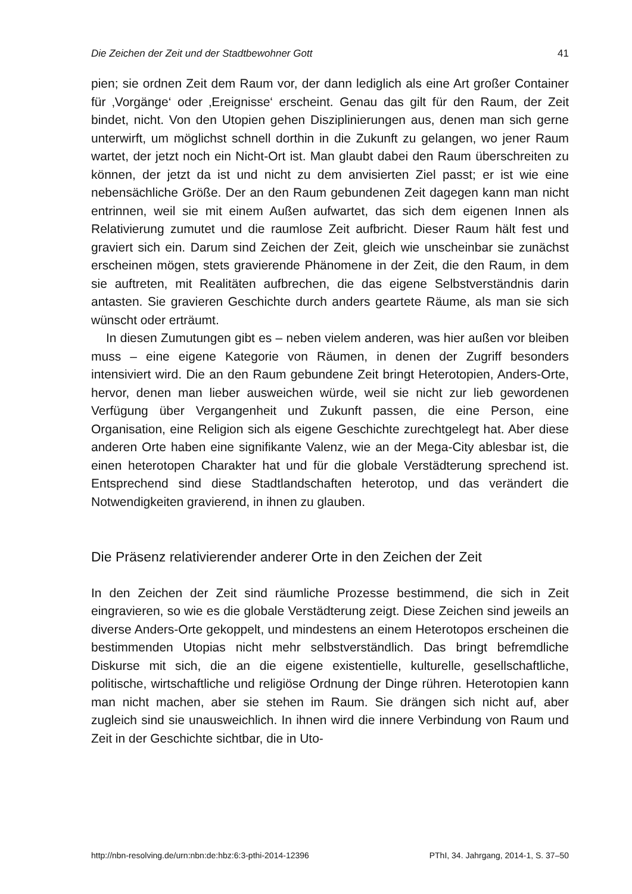Die Zeichen der Zeit und der Stadtbewohner Gott 41
pien; sie ordnen Zeit dem Raum vor, der dann lediglich als eine Art großer Container für ‚Vorgänge‘ oder ‚Ereignisse‘ erscheint. Genau das gilt für den Raum, der Zeit bindet, nicht. Von den Utopien gehen Disziplinierungen aus, denen man sich gerne unterwirft, um möglichst schnell dorthin in die Zukunft zu gelangen, wo jener Raum wartet, der jetzt noch ein Nicht-Ort ist. Man glaubt dabei den Raum überschreiten zu können, der jetzt da ist und nicht zu dem anvisierten Ziel passt; er ist wie eine nebensächliche Größe. Der an den Raum gebundenen Zeit dagegen kann man nicht entrinnen, weil sie mit einem Außen aufwartet, das sich dem eigenen Innen als Relativierung zumutet und die raumlose Zeit aufbricht. Dieser Raum hält fest und graviert sich ein. Darum sind Zeichen der Zeit, gleich wie unscheinbar sie zunächst erscheinen mögen, stets gravierende Phänomene in der Zeit, die den Raum, in dem sie auftreten, mit Realitäten aufbrechen, die das eigene Selbstverständnis darin antasten. Sie gravieren Geschichte durch anders geartete Räume, als man sie sich wünscht oder erträumt.
In diesen Zumutungen gibt es – neben vielem anderen, was hier außen vor bleiben muss – eine eigene Kategorie von Räumen, in denen der Zugriff besonders intensiviert wird. Die an den Raum gebundene Zeit bringt Heterotopien, Anders-Orte, hervor, denen man lieber ausweichen würde, weil sie nicht zur lieb gewordenen Verfügung über Vergangenheit und Zukunft passen, die eine Person, eine Organisation, eine Religion sich als eigene Geschichte zurechtgelegt hat. Aber diese anderen Orte haben eine signifikante Valenz, wie an der Mega-City ablesbar ist, die einen heterotopen Charakter hat und für die globale Verstädterung sprechend ist. Entsprechend sind diese Stadtlandschaften heterotop, und das verändert die Notwendigkeiten gravierend, in ihnen zu glauben.
Die Präsenz relativierender anderer Orte in den Zeichen der Zeit
In den Zeichen der Zeit sind räumliche Prozesse bestimmend, die sich in Zeit eingravieren, so wie es die globale Verstädterung zeigt. Diese Zeichen sind jeweils an diverse Anders-Orte gekoppelt, und mindestens an einem Heterotopos erscheinen die bestimmenden Utopias nicht mehr selbstverständlich. Das bringt befremdliche Diskurse mit sich, die an die eigene existentielle, kulturelle, gesellschaftliche, politische, wirtschaftliche und religiöse Ordnung der Dinge rühren. Heterotopien kann man nicht machen, aber sie stehen im Raum. Sie drängen sich nicht auf, aber zugleich sind sie unausweichlich. In ihnen wird die innere Verbindung von Raum und Zeit in der Geschichte sichtbar, die in Uto-
http://nbn-resolving.de/urn:nbn:de:hbz:6:3-pthi-2014-12396 PThI, 34. Jahrgang, 2014-1, S. 37–50